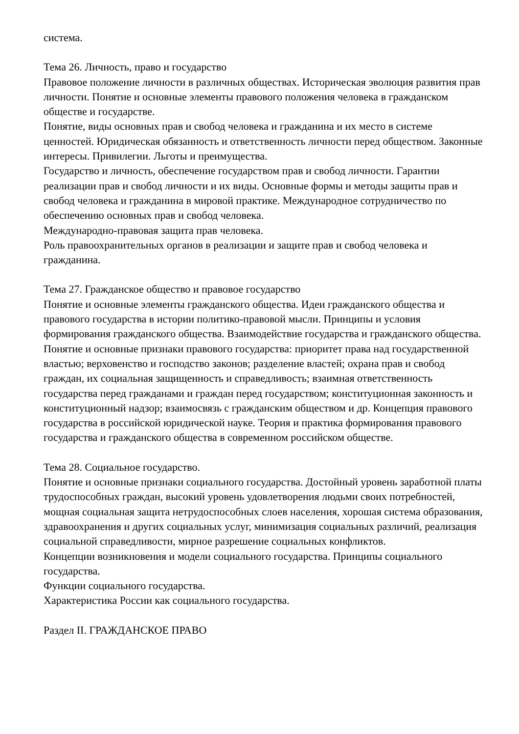система.
Тема 26. Личность, право и государство
Правовое положение личности в различных обществах. Историческая эволюция развития прав личности. Понятие и основные элементы правового положения человека в гражданском обществе и государстве.
Понятие, виды основных прав и свобод человека и гражданина и их место в системе ценностей. Юридическая обязанность и ответственность личности перед обществом. Законные интересы. Привилегии. Льготы и преимущества.
Государство и личность, обеспечение государством прав и свобод личности. Гарантии реализации прав и свобод личности и их виды. Основные формы и методы защиты прав и свобод человека и гражданина в мировой практике. Международное сотрудничество по обеспечению основных прав и свобод человека.
Международно-правовая защита прав человека.
Роль правоохранительных органов в реализации и защите прав и свобод человека и гражданина.
Тема 27. Гражданское общество и правовое государство
Понятие и основные элементы гражданского общества. Идеи гражданского общества и правового государства в истории политико-правовой мысли. Принципы и условия формирования гражданского общества. Взаимодействие государства и гражданского общества.
Понятие и основные признаки правового государства: приоритет права над государственной властью; верховенство и господство законов; разделение властей; охрана прав и свобод граждан, их социальная защищенность и справедливость; взаимная ответственность государства перед гражданами и граждан перед государством; конституционная законность и конституционный надзор; взаимосвязь с гражданским обществом и др. Концепция правового государства в российской юридической науке. Теория и практика формирования правового государства и гражданского общества в современном российском обществе.
Тема 28. Социальное государство.
Понятие и основные признаки социального государства. Достойный уровень заработной платы трудоспособных граждан, высокий уровень удовлетворения людьми своих потребностей, мощная социальная защита нетрудоспособных слоев населения, хорошая система образования, здравоохранения и других социальных услуг, минимизация социальных различий, реализация социальной справедливости, мирное разрешение социальных конфликтов.
Концепции возникновения и модели социального государства. Принципы социального государства.
Функции социального государства.
Характеристика России как социального государства.
Раздел II. ГРАЖДАНСКОЕ ПРАВО